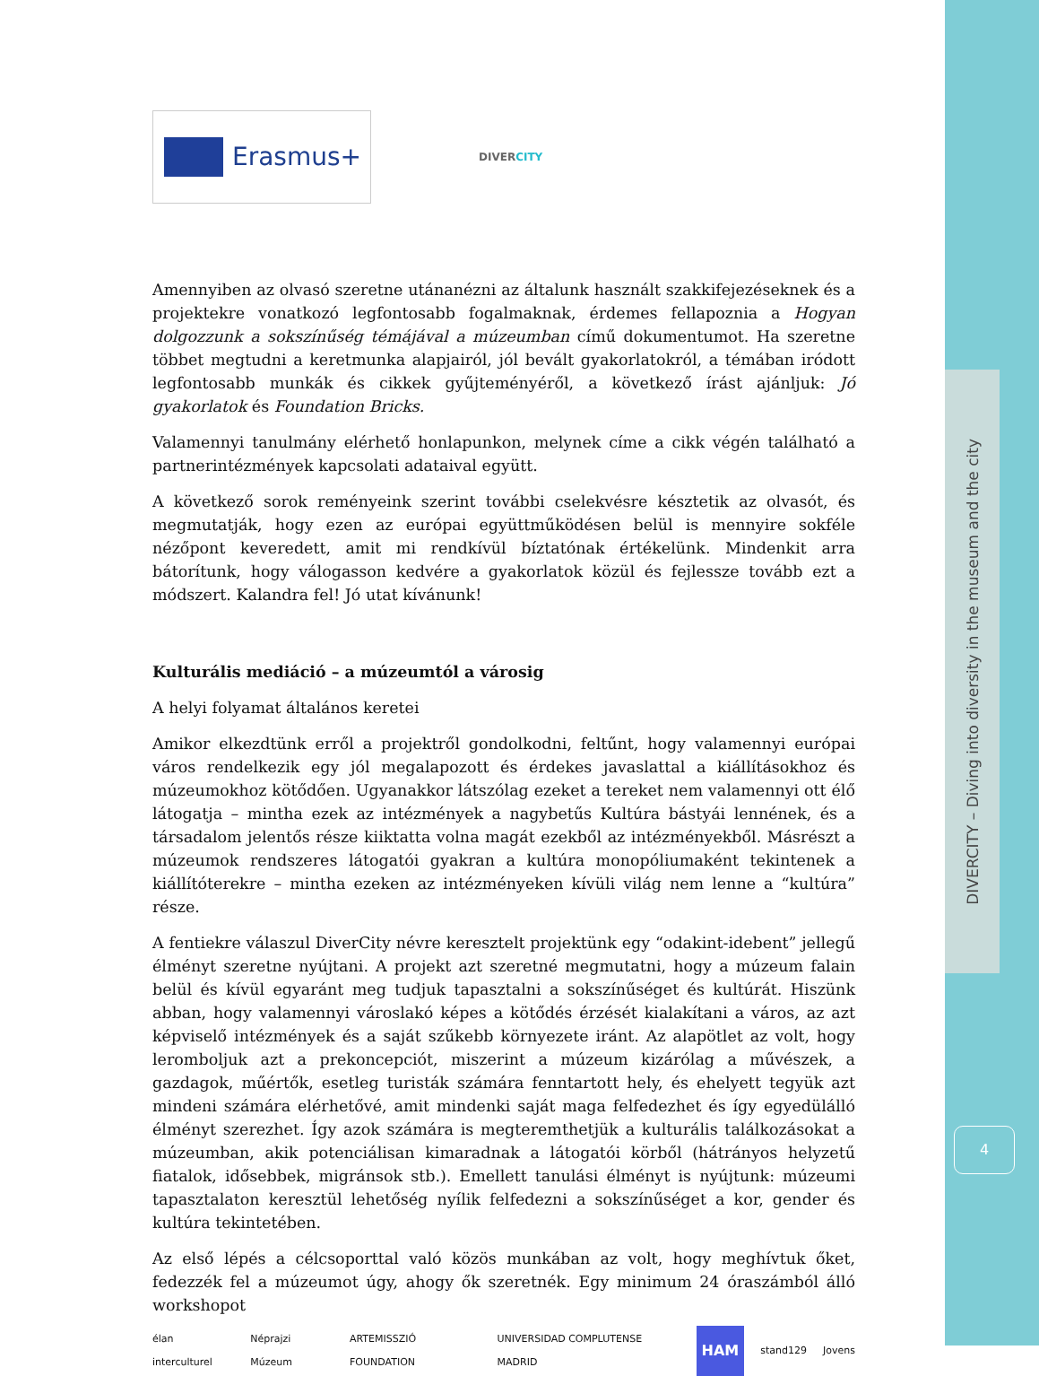DIVERCITY – Diving into diversity in the museum and the city
4
Erasmus+
DIVERCITY
Amennyiben az olvasó szeretne utánanézni az általunk használt szakkifejezéseknek és a projektekre vonatkozó legfontosabb fogalmaknak, érdemes fellapoznia a Hogyan dolgozzunk a sokszínűség témájával a múzeumban című dokumentumot. Ha szeretne többet megtudni a keretmunka alapjairól, jól bevált gyakorlatokról, a témában iródott legfontosabb munkák és cikkek gyűjteményéről, a következő írást ajánljuk: Jó gyakorlatok és Foundation Bricks.
Valamennyi tanulmány elérhető honlapunkon, melynek címe a cikk végén található a partnerintézmények kapcsolati adataival együtt.
A következő sorok reményeink szerint további cselekvésre késztetik az olvasót, és megmutatják, hogy ezen az európai együttműködésen belül is mennyire sokféle nézőpont keveredett, amit mi rendkívül bíztatónak értékelünk. Mindenkit arra bátorítunk, hogy válogasson kedvére a gyakorlatok közül és fejlessze tovább ezt a módszert. Kalandra fel! Jó utat kívánunk!
Kulturális mediáció – a múzeumtól a városig
A helyi folyamat általános keretei
Amikor elkezdtünk erről a projektről gondolkodni, feltűnt, hogy valamennyi európai város rendelkezik egy jól megalapozott és érdekes javaslattal a kiállításokhoz és múzeumokhoz kötődően. Ugyanakkor látszólag ezeket a tereket nem valamennyi ott élő látogatja – mintha ezek az intézmények a nagybetűs Kultúra bástyái lennének, és a társadalom jelentős része kiiktatta volna magát ezekből az intézményekből. Másrészt a múzeumok rendszeres látogatói gyakran a kultúra monopóliumaként tekintenek a kiállítóterekre – mintha ezeken az intézményeken kívüli világ nem lenne a “kultúra” része.
A fentiekre válaszul DiverCity névre keresztelt projektünk egy “odakint-idebent” jellegű élményt szeretne nyújtani. A projekt azt szeretné megmutatni, hogy a múzeum falain belül és kívül egyaránt meg tudjuk tapasztalni a sokszínűséget és kultúrát. Hiszünk abban, hogy valamennyi városlakó képes a kötődés érzését kialakítani a város, az azt képviselő intézmények és a saját szűkebb környezete iránt. Az alapötlet az volt, hogy leromboljuk azt a prekoncepciót, miszerint a múzeum kizárólag a művészek, a gazdagok, műértők, esetleg turisták számára fenntartott hely, és ehelyett tegyük azt mindeni számára elérhetővé, amit mindenki saját maga felfedezhet és így egyedülálló élményt szerezhet. Így azok számára is megteremthetjük a kulturális találkozásokat a múzeumban, akik potenciálisan kimaradnak a látogatói körből (hátrányos helyzetű fiatalok, idősebbek, migránsok stb.). Emellett tanulási élményt is nyújtunk: múzeumi tapasztalaton keresztül lehetőség nyílik felfedezni a sokszínűséget a kor, gender és kultúra tekintetében.
Az első lépés a célcsoporttal való közös munkában az volt, hogy meghívtuk őket, fedezzék fel a múzeumot úgy, ahogy ők szeretnék. Egy minimum 24 óraszámból álló workshopot
élan interculturel Néprajzi Múzeum ARTEMISSZIÓ FOUNDATION UNIVERSIDAD COMPLUTENSE MADRID HAM stand129 Jovens